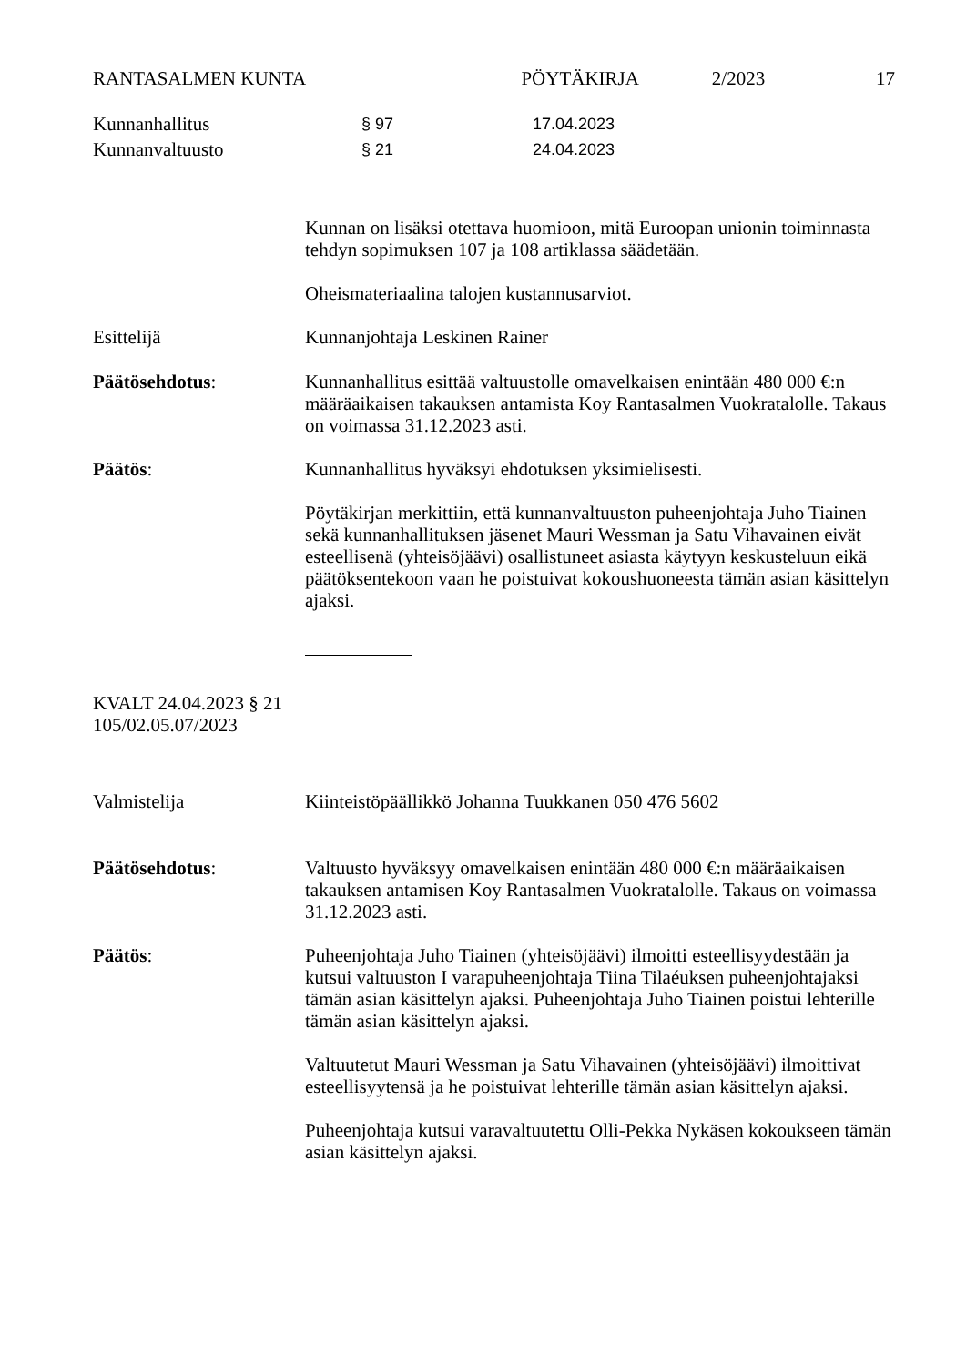RANTASALMEN KUNTA PÖYTÄKIRJA 2/2023 17
Kunnanhallitus § 97 17.04.2023
Kunnanvaltuusto § 21 24.04.2023
Kunnan on lisäksi otettava huomioon, mitä Euroopan unionin toiminnasta tehdyn sopimuksen 107 ja 108 artiklassa säädetään.
Oheismateriaalina talojen kustannusarviot.
Esittelijä
Kunnanjohtaja Leskinen Rainer
Päätösehdotus:
Kunnanhallitus esittää valtuustolle omavelkaisen enintään 480 000 €:n määräaikaisen takauksen antamista Koy Rantasalmen Vuokratalolle. Takaus on voimassa 31.12.2023 asti.
Päätös:
Kunnanhallitus hyväksyi ehdotuksen yksimielisesti.
Pöytäkirjan merkittiin, että kunnanvaltuuston puheenjohtaja Juho Tiainen sekä kunnanhallituksen jäsenet Mauri Wessman ja Satu Vihavainen eivät esteellisenä (yhteisöjäävi) osallistuneet asiasta käytyyn keskusteluun eikä päätöksentekoon vaan he poistuivat kokoushuoneesta tämän asian käsittelyn ajaksi.
KVALT 24.04.2023 § 21
105/02.05.07/2023
Valmistelija
Kiinteistöpäällikkö Johanna Tuukkanen 050 476 5602
Päätösehdotus:
Valtuusto hyväksyy omavelkaisen enintään 480 000 €:n määräaikaisen takauksen antamisen Koy Rantasalmen Vuokratalolle. Takaus on voimassa 31.12.2023 asti.
Päätös:
Puheenjohtaja Juho Tiainen (yhteisöjäävi) ilmoitti esteellisyydestään ja kutsui valtuuston I varapuheenjohtaja Tiina Tilaéuksen puheenjohtajaksi tämän asian käsittelyn ajaksi. Puheenjohtaja Juho Tiainen poistui lehterille tämän asian käsittelyn ajaksi.
Valtuutetut Mauri Wessman ja Satu Vihavainen (yhteisöjäävi) ilmoittivat esteellisyytensä ja he poistuivat lehterille tämän asian käsittelyn ajaksi.
Puheenjohtaja kutsui varavaltuutettu Olli-Pekka Nykäsen kokoukseen tämän asian käsittelyn ajaksi.